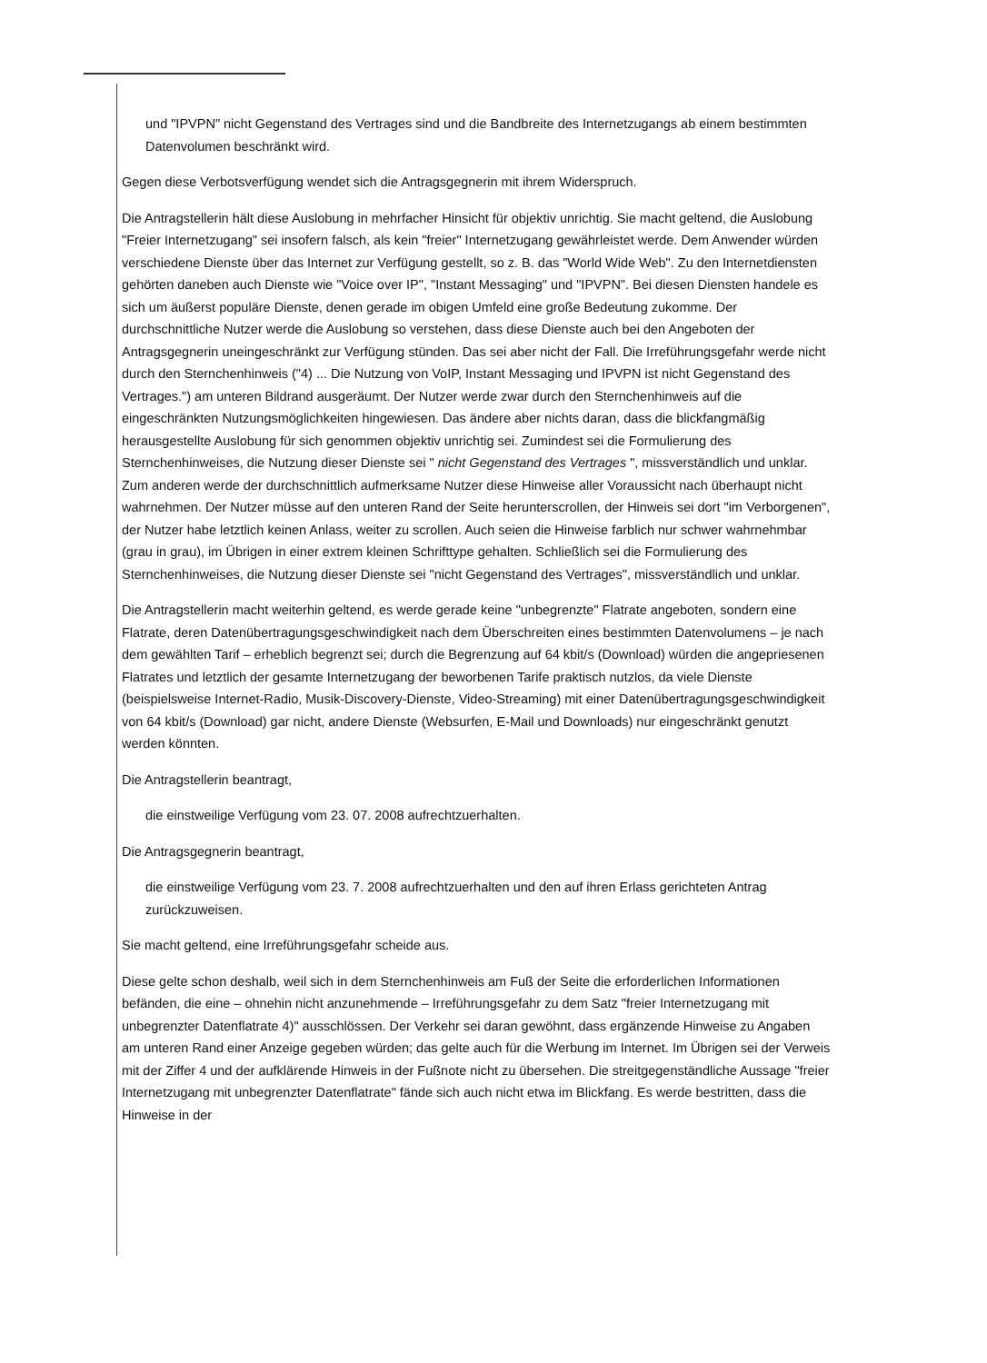und "IPVPN" nicht Gegenstand des Vertrages sind und die Bandbreite des Internetzugangs ab einem bestimmten Datenvolumen beschränkt wird.
Gegen diese Verbotsverfügung wendet sich die Antragsgegnerin mit ihrem Widerspruch.
Die Antragstellerin hält diese Auslobung in mehrfacher Hinsicht für objektiv unrichtig. Sie macht geltend, die Auslobung "Freier Internetzugang" sei insofern falsch, als kein "freier" Internetzugang gewährleistet werde. Dem Anwender würden verschiedene Dienste über das Internet zur Verfügung gestellt, so z. B. das "World Wide Web". Zu den Internetdiensten gehörten daneben auch Dienste wie "Voice over IP", "Instant Messaging" und "IPVPN". Bei diesen Diensten handele es sich um äußerst populäre Dienste, denen gerade im obigen Umfeld eine große Bedeutung zukomme. Der durchschnittliche Nutzer werde die Auslobung so verstehen, dass diese Dienste auch bei den Angeboten der Antragsgegnerin uneingeschränkt zur Verfügung stünden. Das sei aber nicht der Fall. Die Irreführungsgefahr werde nicht durch den Sternchenhinweis ("4) ... Die Nutzung von VoIP, Instant Messaging und IPVPN ist nicht Gegenstand des Vertrages.") am unteren Bildrand ausgeräumt. Der Nutzer werde zwar durch den Sternchenhinweis auf die eingeschränkten Nutzungsmöglichkeiten hingewiesen. Das ändere aber nichts daran, dass die blickfangmäßig herausgestellte Auslobung für sich genommen objektiv unrichtig sei. Zumindest sei die Formulierung des Sternchenhinweises, die Nutzung dieser Dienste sei " nicht Gegenstand des Vertrages ", missverständlich und unklar. Zum anderen werde der durchschnittlich aufmerksame Nutzer diese Hinweise aller Voraussicht nach überhaupt nicht wahrnehmen. Der Nutzer müsse auf den unteren Rand der Seite herunterscrollen, der Hinweis sei dort "im Verborgenen", der Nutzer habe letztlich keinen Anlass, weiter zu scrollen. Auch seien die Hinweise farblich nur schwer wahrnehmbar (grau in grau), im Übrigen in einer extrem kleinen Schrifttype gehalten. Schließlich sei die Formulierung des Sternchenhinweises, die Nutzung dieser Dienste sei "nicht Gegenstand des Vertrages", missverständlich und unklar.
Die Antragstellerin macht weiterhin geltend, es werde gerade keine "unbegrenzte" Flatrate angeboten, sondern eine Flatrate, deren Datenübertragungsgeschwindigkeit nach dem Überschreiten eines bestimmten Datenvolumens – je nach dem gewählten Tarif – erheblich begrenzt sei; durch die Begrenzung auf 64 kbit/s (Download) würden die angepriesenen Flatrates und letztlich der gesamte Internetzugang der beworbenen Tarife praktisch nutzlos, da viele Dienste (beispielsweise Internet-Radio, Musik-Discovery-Dienste, Video-Streaming) mit einer Datenübertragungsgeschwindigkeit von 64 kbit/s (Download) gar nicht, andere Dienste (Websurfen, E-Mail und Downloads) nur eingeschränkt genutzt werden könnten.
Die Antragstellerin beantragt,
die einstweilige Verfügung vom 23. 07. 2008 aufrechtzuerhalten.
Die Antragsgegnerin beantragt,
die einstweilige Verfügung vom 23. 7. 2008 aufrechtzuerhalten und den auf ihren Erlass gerichteten Antrag zurückzuweisen.
Sie macht geltend, eine Irreführungsgefahr scheide aus.
Diese gelte schon deshalb, weil sich in dem Sternchenhinweis am Fuß der Seite die erforderlichen Informationen befänden, die eine – ohnehin nicht anzunehmende – Irreführungsgefahr zu dem Satz "freier Internetzugang mit unbegrenzter Datenflatrate 4)" ausschlössen. Der Verkehr sei daran gewöhnt, dass ergänzende Hinweise zu Angaben am unteren Rand einer Anzeige gegeben würden; das gelte auch für die Werbung im Internet. Im Übrigen sei der Verweis mit der Ziffer 4 und der aufklärende Hinweis in der Fußnote nicht zu übersehen. Die streitgegenständliche Aussage "freier Internetzugang mit unbegrenzter Datenflatrate" fände sich auch nicht etwa im Blickfang. Es werde bestritten, dass die Hinweise in der